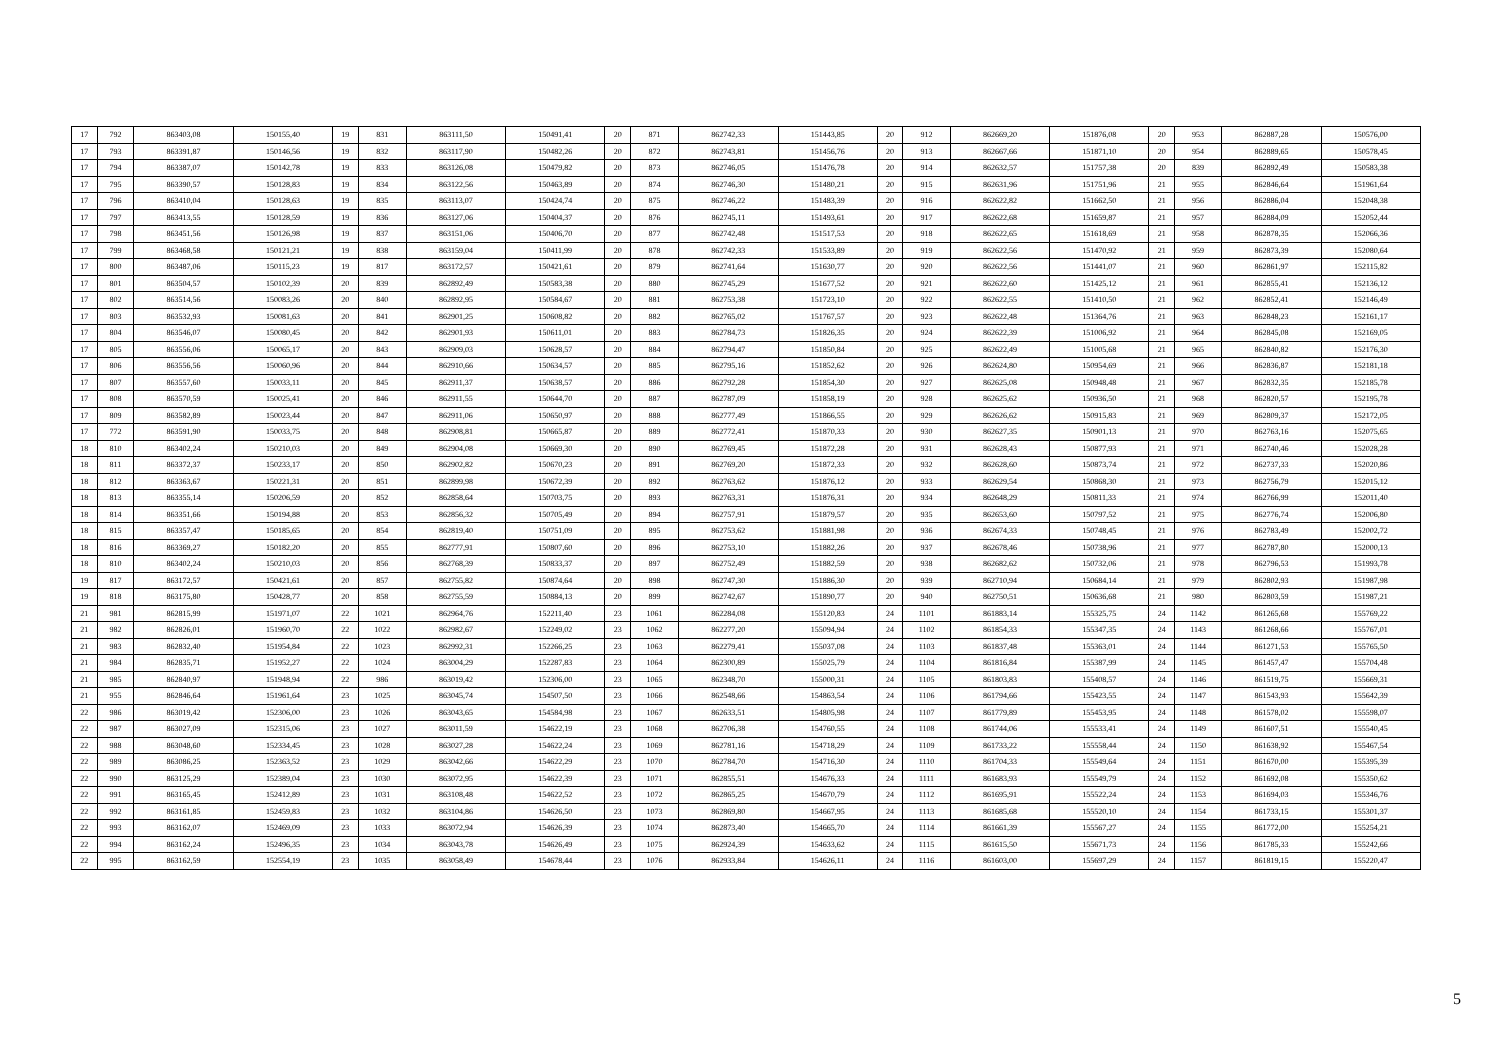| 17 | 792 | 863403,08 | 150155,40 | 19 | 831 | 863111,50 | 150491,41 | 20 | 871 | 862742,33 | 151443,85 | 20 | 912 | 862669,20 | 151876,08 | 20 | 953 | 862887,28 | 150576,00 |
| 17 | 793 | 863391,87 | 150146,56 | 19 | 832 | 863117,90 | 150482,26 | 20 | 872 | 862743,81 | 151456,76 | 20 | 913 | 862667,66 | 151871,10 | 20 | 954 | 862889,65 | 150578,45 |
| 17 | 794 | 863387,07 | 150142,78 | 19 | 833 | 863126,08 | 150479,82 | 20 | 873 | 862746,05 | 151476,78 | 20 | 914 | 862632,57 | 151757,38 | 20 | 839 | 862892,49 | 150583,38 |
| 17 | 795 | 863390,57 | 150128,83 | 19 | 834 | 863122,56 | 150463,89 | 20 | 874 | 862746,30 | 151480,21 | 20 | 915 | 862631,96 | 151751,96 | 21 | 955 | 862846,64 | 151961,64 |
| 17 | 796 | 863410,04 | 150128,63 | 19 | 835 | 863113,07 | 150424,74 | 20 | 875 | 862746,22 | 151483,39 | 20 | 916 | 862622,82 | 151662,50 | 21 | 956 | 862886,04 | 152048,38 |
| 17 | 797 | 863413,55 | 150128,59 | 19 | 836 | 863127,06 | 150404,37 | 20 | 876 | 862745,11 | 151493,61 | 20 | 917 | 862622,68 | 151659,87 | 21 | 957 | 862884,09 | 152052,44 |
| 17 | 798 | 863451,56 | 150126,98 | 19 | 837 | 863151,06 | 150406,70 | 20 | 877 | 862742,48 | 151517,53 | 20 | 918 | 862622,65 | 151618,69 | 21 | 958 | 862878,35 | 152066,36 |
| 17 | 799 | 863468,58 | 150121,21 | 19 | 838 | 863159,04 | 150411,99 | 20 | 878 | 862742,33 | 151533,89 | 20 | 919 | 862622,56 | 151470,92 | 21 | 959 | 862873,39 | 152080,64 |
| 17 | 800 | 863487,06 | 150115,23 | 19 | 817 | 863172,57 | 150421,61 | 20 | 879 | 862741,64 | 151630,77 | 20 | 920 | 862622,56 | 151441,07 | 21 | 960 | 862861,97 | 152115,82 |
| 17 | 801 | 863504,57 | 150102,39 | 20 | 839 | 862892,49 | 150583,38 | 20 | 880 | 862745,29 | 151677,52 | 20 | 921 | 862622,60 | 151425,12 | 21 | 961 | 862855,41 | 152136,12 |
| 17 | 802 | 863514,56 | 150083,26 | 20 | 840 | 862892,95 | 150584,67 | 20 | 881 | 862753,38 | 151723,10 | 20 | 922 | 862622,55 | 151410,50 | 21 | 962 | 862852,41 | 152146,49 |
| 17 | 803 | 863532,93 | 150081,63 | 20 | 841 | 862901,25 | 150608,82 | 20 | 882 | 862765,02 | 151767,57 | 20 | 923 | 862622,48 | 151364,76 | 21 | 963 | 862848,23 | 152161,17 |
| 17 | 804 | 863546,07 | 150080,45 | 20 | 842 | 862901,93 | 150611,01 | 20 | 883 | 862784,73 | 151826,35 | 20 | 924 | 862622,39 | 151006,92 | 21 | 964 | 862845,08 | 152169,05 |
| 17 | 805 | 863556,06 | 150065,17 | 20 | 843 | 862909,03 | 150628,57 | 20 | 884 | 862794,47 | 151850,84 | 20 | 925 | 862622,49 | 151005,68 | 21 | 965 | 862840,82 | 152176,30 |
| 17 | 806 | 863556,56 | 150060,96 | 20 | 844 | 862910,66 | 150634,57 | 20 | 885 | 862795,16 | 151852,62 | 20 | 926 | 862624,80 | 150954,69 | 21 | 966 | 862836,87 | 152181,18 |
| 17 | 807 | 863557,60 | 150033,11 | 20 | 845 | 862911,37 | 150638,57 | 20 | 886 | 862792,28 | 151854,30 | 20 | 927 | 862625,08 | 150948,48 | 21 | 967 | 862832,35 | 152185,78 |
| 17 | 808 | 863570,59 | 150025,41 | 20 | 846 | 862911,55 | 150644,70 | 20 | 887 | 862787,09 | 151858,19 | 20 | 928 | 862625,62 | 150936,50 | 21 | 968 | 862820,57 | 152195,78 |
| 17 | 809 | 863582,89 | 150023,44 | 20 | 847 | 862911,06 | 150650,97 | 20 | 888 | 862777,49 | 151866,55 | 20 | 929 | 862626,62 | 150915,83 | 21 | 969 | 862809,37 | 152172,05 |
| 17 | 772 | 863591,90 | 150033,75 | 20 | 848 | 862908,81 | 150665,87 | 20 | 889 | 862772,41 | 151870,33 | 20 | 930 | 862627,35 | 150901,13 | 21 | 970 | 862763,16 | 152075,65 |
| 18 | 810 | 863402,24 | 150210,03 | 20 | 849 | 862904,08 | 150669,30 | 20 | 890 | 862769,45 | 151872,28 | 20 | 931 | 862628,43 | 150877,93 | 21 | 971 | 862740,46 | 152028,28 |
| 18 | 811 | 863372,37 | 150233,17 | 20 | 850 | 862902,82 | 150670,23 | 20 | 891 | 862769,20 | 151872,33 | 20 | 932 | 862628,60 | 150873,74 | 21 | 972 | 862737,33 | 152020,86 |
| 18 | 812 | 863363,67 | 150221,31 | 20 | 851 | 862899,98 | 150672,39 | 20 | 892 | 862763,62 | 151876,12 | 20 | 933 | 862629,54 | 150868,30 | 21 | 973 | 862756,79 | 152015,12 |
| 18 | 813 | 863355,14 | 150206,59 | 20 | 852 | 862858,64 | 150703,75 | 20 | 893 | 862763,31 | 151876,31 | 20 | 934 | 862648,29 | 150811,33 | 21 | 974 | 862766,99 | 152011,40 |
| 18 | 814 | 863351,66 | 150194,88 | 20 | 853 | 862856,32 | 150705,49 | 20 | 894 | 862757,91 | 151879,57 | 20 | 935 | 862653,60 | 150797,52 | 21 | 975 | 862776,74 | 152006,80 |
| 18 | 815 | 863357,47 | 150185,65 | 20 | 854 | 862819,40 | 150751,09 | 20 | 895 | 862753,62 | 151881,98 | 20 | 936 | 862674,33 | 150748,45 | 21 | 976 | 862783,49 | 152002,72 |
| 18 | 816 | 863369,27 | 150182,20 | 20 | 855 | 862777,91 | 150807,60 | 20 | 896 | 862753,10 | 151882,26 | 20 | 937 | 862678,46 | 150738,96 | 21 | 977 | 862787,80 | 152000,13 |
| 18 | 810 | 863402,24 | 150210,03 | 20 | 856 | 862768,39 | 150833,37 | 20 | 897 | 862752,49 | 151882,59 | 20 | 938 | 862682,62 | 150732,06 | 21 | 978 | 862796,53 | 151993,78 |
| 19 | 817 | 863172,57 | 150421,61 | 20 | 857 | 862755,82 | 150874,64 | 20 | 898 | 862747,30 | 151886,30 | 20 | 939 | 862710,94 | 150684,14 | 21 | 979 | 862802,93 | 151987,98 |
| 19 | 818 | 863175,80 | 150428,77 | 20 | 858 | 862755,59 | 150884,13 | 20 | 899 | 862742,67 | 151890,77 | 20 | 940 | 862750,51 | 150636,68 | 21 | 980 | 862803,59 | 151987,21 |
| 21 | 981 | 862815,99 | 151971,07 | 22 | 1021 | 862964,76 | 152211,40 | 23 | 1061 | 862284,08 | 155120,83 | 24 | 1101 | 861883,14 | 155325,75 | 24 | 1142 | 861265,68 | 155769,22 |
| 21 | 982 | 862826,01 | 151960,70 | 22 | 1022 | 862982,67 | 152249,02 | 23 | 1062 | 862277,20 | 155094,94 | 24 | 1102 | 861854,33 | 155347,35 | 24 | 1143 | 861268,66 | 155767,01 |
| 21 | 983 | 862832,40 | 151954,84 | 22 | 1023 | 862992,31 | 152266,25 | 23 | 1063 | 862279,41 | 155037,08 | 24 | 1103 | 861837,48 | 155363,01 | 24 | 1144 | 861271,53 | 155765,50 |
| 21 | 984 | 862835,71 | 151952,27 | 22 | 1024 | 863004,29 | 152287,83 | 23 | 1064 | 862300,89 | 155025,79 | 24 | 1104 | 861816,84 | 155387,99 | 24 | 1145 | 861457,47 | 155704,48 |
| 21 | 985 | 862840,97 | 151948,94 | 22 | 986 | 863019,42 | 152306,00 | 23 | 1065 | 862348,70 | 155000,31 | 24 | 1105 | 861803,83 | 155408,57 | 24 | 1146 | 861519,75 | 155669,31 |
| 21 | 955 | 862846,64 | 151961,64 | 23 | 1025 | 863045,74 | 154507,50 | 23 | 1066 | 862548,66 | 154863,54 | 24 | 1106 | 861794,66 | 155423,55 | 24 | 1147 | 861543,93 | 155642,39 |
| 22 | 986 | 863019,42 | 152306,00 | 23 | 1026 | 863043,65 | 154584,98 | 23 | 1067 | 862633,51 | 154805,98 | 24 | 1107 | 861779,89 | 155453,95 | 24 | 1148 | 861578,02 | 155598,07 |
| 22 | 987 | 863027,09 | 152315,06 | 23 | 1027 | 863011,59 | 154622,19 | 23 | 1068 | 862706,38 | 154760,55 | 24 | 1108 | 861744,06 | 155533,41 | 24 | 1149 | 861607,51 | 155540,45 |
| 22 | 988 | 863048,60 | 152334,45 | 23 | 1028 | 863027,28 | 154622,24 | 23 | 1069 | 862781,16 | 154718,29 | 24 | 1109 | 861733,22 | 155558,44 | 24 | 1150 | 861638,92 | 155467,54 |
| 22 | 989 | 863086,25 | 152363,52 | 23 | 1029 | 863042,66 | 154622,29 | 23 | 1070 | 862784,70 | 154716,30 | 24 | 1110 | 861704,33 | 155549,64 | 24 | 1151 | 861670,00 | 155395,39 |
| 22 | 990 | 863125,29 | 152389,04 | 23 | 1030 | 863072,95 | 154622,39 | 23 | 1071 | 862855,51 | 154676,33 | 24 | 1111 | 861683,93 | 155549,79 | 24 | 1152 | 861692,08 | 155350,62 |
| 22 | 991 | 863165,45 | 152412,89 | 23 | 1031 | 863108,48 | 154622,52 | 23 | 1072 | 862865,25 | 154670,79 | 24 | 1112 | 861695,91 | 155522,24 | 24 | 1153 | 861694,03 | 155346,76 |
| 22 | 992 | 863161,85 | 152459,83 | 23 | 1032 | 863104,86 | 154626,50 | 23 | 1073 | 862869,80 | 154667,95 | 24 | 1113 | 861685,68 | 155520,10 | 24 | 1154 | 861733,15 | 155301,37 |
| 22 | 993 | 863162,07 | 152469,09 | 23 | 1033 | 863072,94 | 154626,39 | 23 | 1074 | 862873,40 | 154665,70 | 24 | 1114 | 861661,39 | 155567,27 | 24 | 1155 | 861772,00 | 155254,21 |
| 22 | 994 | 863162,24 | 152496,35 | 23 | 1034 | 863043,78 | 154626,49 | 23 | 1075 | 862924,39 | 154633,62 | 24 | 1115 | 861615,50 | 155671,73 | 24 | 1156 | 861785,33 | 155242,66 |
| 22 | 995 | 863162,59 | 152554,19 | 23 | 1035 | 863058,49 | 154678,44 | 23 | 1076 | 862933,84 | 154626,11 | 24 | 1116 | 861603,00 | 155697,29 | 24 | 1157 | 861819,15 | 155220,47 |
5